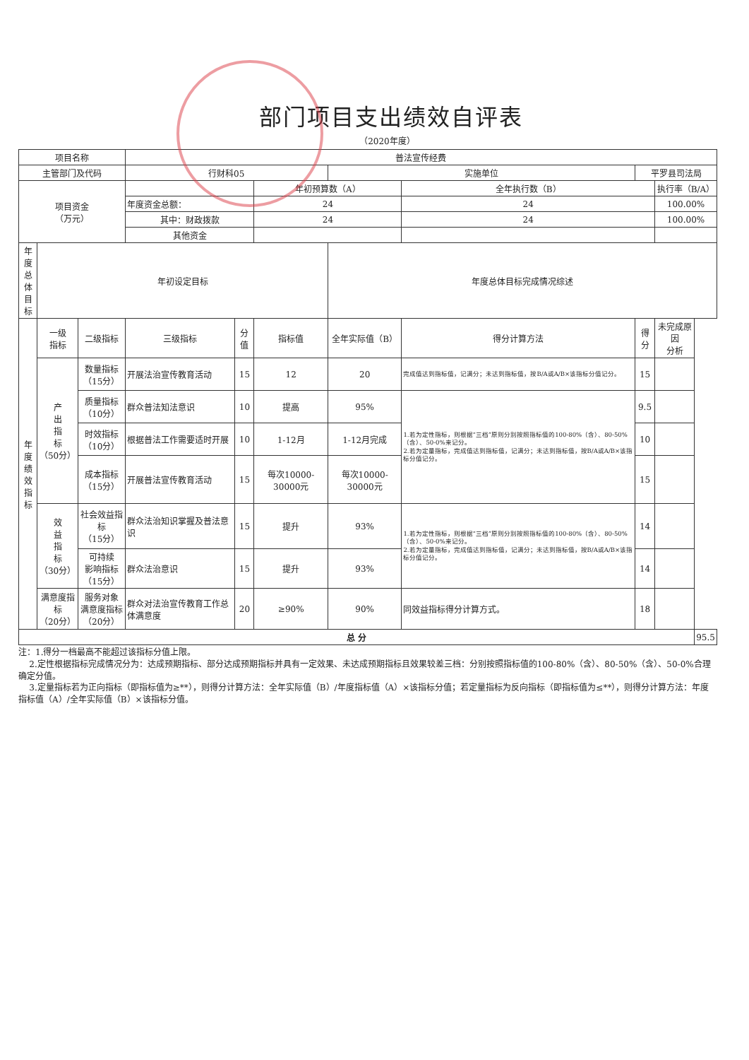部门项目支出绩效自评表
（2020年度）
| 项目名称 | | | 普法宣传经费 | | | | | | | |
| 主管部门及代码 | | | 行财科05 | | | 实施单位 | | 平罗县司法局 | | |
| 项目资金 （万元） | | | | | 年初预算数（A） | | 全年执行数（B） | | 执行率（B/A） | |
| | | | 年度资金总额： | | 24 | | 24 | | 100.00% | |
| | | | 其中：财政拨款 | | 24 | | 24 | | 100.00% | |
| | | | 其他资金 | | | | | | | |
| 年度 总体 目标 | 年初设定目标 | | | | | 年度总体目标完成情况综述 | | | | |
| 年 度 绩 效 指 标 | 一级 指标 | 二级指标 | 三级指标 | 分值 | 指标值 | 全年实际值（B） | 得分计算方法 | 得分 | 未完成原因 分析 | |
| | 产 出 指 标 （50分） | 数量指标 （15分） | 开展法治宣传教育活动 | 15 | 12 | 20 | 完成值达到指标值，记满分；未达到指标值，按B/A或A/B×该指标分值记分。 | 15 | | |
| | | 质量指标 （10分） | 群众普法知法意识 | 10 | 提高 | 95% | 1.若为定性指标，则根据“三档”原则分别按照指标值的100-80%（含）、80-50%（含）、50-0%来记分。 2.若为定量指标，完成值达到指标值，记满分；未达到指标值，按B/A或A/B×该指标分值记分。 | 9.5 | | |
| | | 时效指标 （10分） | 根据普法工作需要适时开展 | 10 | 1-12月 | 1-12月完成 | | 10 | | |
| | | 成本指标 （15分） | 开展普法宣传教育活动 | 15 | 每次10000-30000元 | 每次10000-30000元 | | 15 | | |
| | 效 益 指 标 （30分） | 社会效益指标 （15分） | 群众法治知识掌握及普法意识 | 15 | 提升 | 93% | 1.若为定性指标，则根据“三档”原则分别按照指标值的100-80%（含）、80-50%（含）、50-0%来记分。 2.若为定量指标，完成值达到指标值，记满分；未达到指标值，按B/A或A/B×该指标分值记分。 | 14 | | |
| | | 可持续 影响指标 （15分） | 群众法治意识 | 15 | 提升 | 93% | | 14 | | |
| | 满意度指标 （20分） | 服务对象 满意度指标 （20分） | 群众对法治宣传教育工作总体满意度 | 20 | ≥90% | 90% | 同效益指标得分计算方式。 | 18 | | |
| 总 分 | | | | | | | | | | 95.5 |
注：1.得分一档最高不能超过该指标分值上限。
2.定性根据指标完成情况分为：达成预期指标、部分达成预期指标并具有一定效果、未达成预期指标且效果较差三档：分别按照指标值的100-80%（含）、80-50%（含）、50-0%合理确定分值。
3.定量指标若为正向指标（即指标值为≥**），则得分计算方法：全年实际值（B）/年度指标值（A）×该指标分值；若定量指标为反向指标（即指标值为≤**），则得分计算方法：年度指标值（A）/全年实际值（B）×该指标分值。